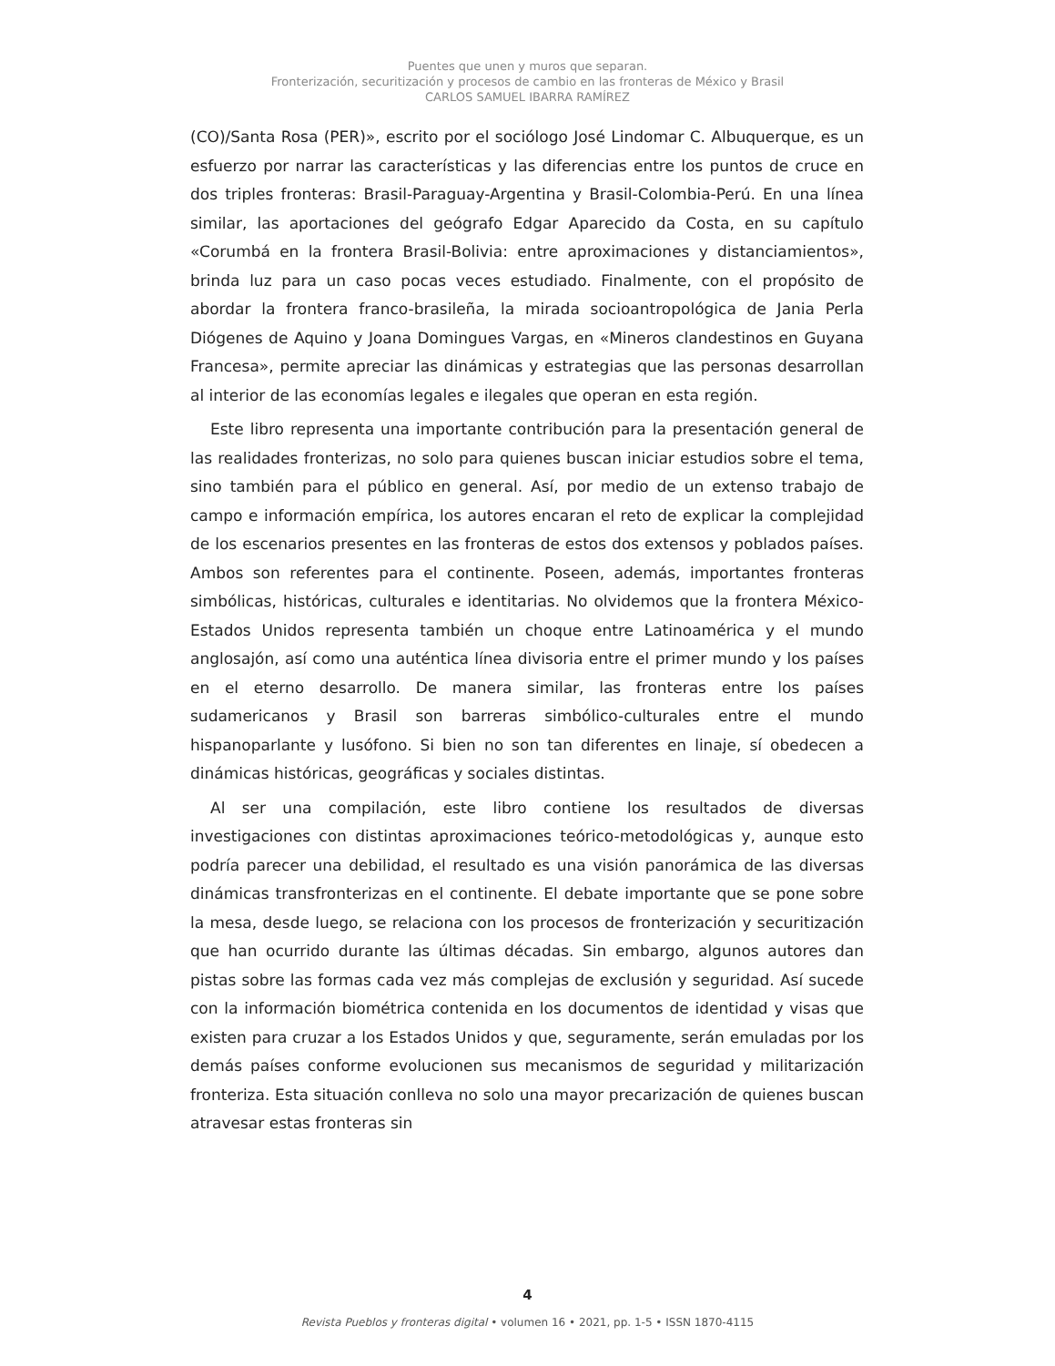Puentes que unen y muros que separan.
Fronterización, securitización y procesos de cambio en las fronteras de México y Brasil
CARLOS SAMUEL IBARRA RAMÍREZ
(CO)/Santa Rosa (PER)», escrito por el sociólogo José Lindomar C. Albuquerque, es un esfuerzo por narrar las características y las diferencias entre los puntos de cruce en dos triples fronteras: Brasil-Paraguay-Argentina y Brasil-Colombia-Perú. En una línea similar, las aportaciones del geógrafo Edgar Aparecido da Costa, en su capítulo «Corumbá en la frontera Brasil-Bolivia: entre aproximaciones y distanciamientos», brinda luz para un caso pocas veces estudiado. Finalmente, con el propósito de abordar la frontera franco-brasileña, la mirada socioantropológica de Jania Perla Diógenes de Aquino y Joana Domingues Vargas, en «Mineros clandestinos en Guyana Francesa», permite apreciar las dinámicas y estrategias que las personas desarrollan al interior de las economías legales e ilegales que operan en esta región.
Este libro representa una importante contribución para la presentación general de las realidades fronterizas, no solo para quienes buscan iniciar estudios sobre el tema, sino también para el público en general. Así, por medio de un extenso trabajo de campo e información empírica, los autores encaran el reto de explicar la complejidad de los escenarios presentes en las fronteras de estos dos extensos y poblados países. Ambos son referentes para el continente. Poseen, además, importantes fronteras simbólicas, históricas, culturales e identitarias. No olvidemos que la frontera México-Estados Unidos representa también un choque entre Latinoamérica y el mundo anglosajón, así como una auténtica línea divisoria entre el primer mundo y los países en el eterno desarrollo. De manera similar, las fronteras entre los países sudamericanos y Brasil son barreras simbólico-culturales entre el mundo hispanoparlante y lusófono. Si bien no son tan diferentes en linaje, sí obedecen a dinámicas históricas, geográficas y sociales distintas.
Al ser una compilación, este libro contiene los resultados de diversas investigaciones con distintas aproximaciones teórico-metodológicas y, aunque esto podría parecer una debilidad, el resultado es una visión panorámica de las diversas dinámicas transfronterizas en el continente. El debate importante que se pone sobre la mesa, desde luego, se relaciona con los procesos de fronterización y securitización que han ocurrido durante las últimas décadas. Sin embargo, algunos autores dan pistas sobre las formas cada vez más complejas de exclusión y seguridad. Así sucede con la información biométrica contenida en los documentos de identidad y visas que existen para cruzar a los Estados Unidos y que, seguramente, serán emuladas por los demás países conforme evolucionen sus mecanismos de seguridad y militarización fronteriza. Esta situación conlleva no solo una mayor precarización de quienes buscan atravesar estas fronteras sin
4
Revista Pueblos y fronteras digital • volumen 16 • 2021, pp. 1-5 • ISSN 1870-4115